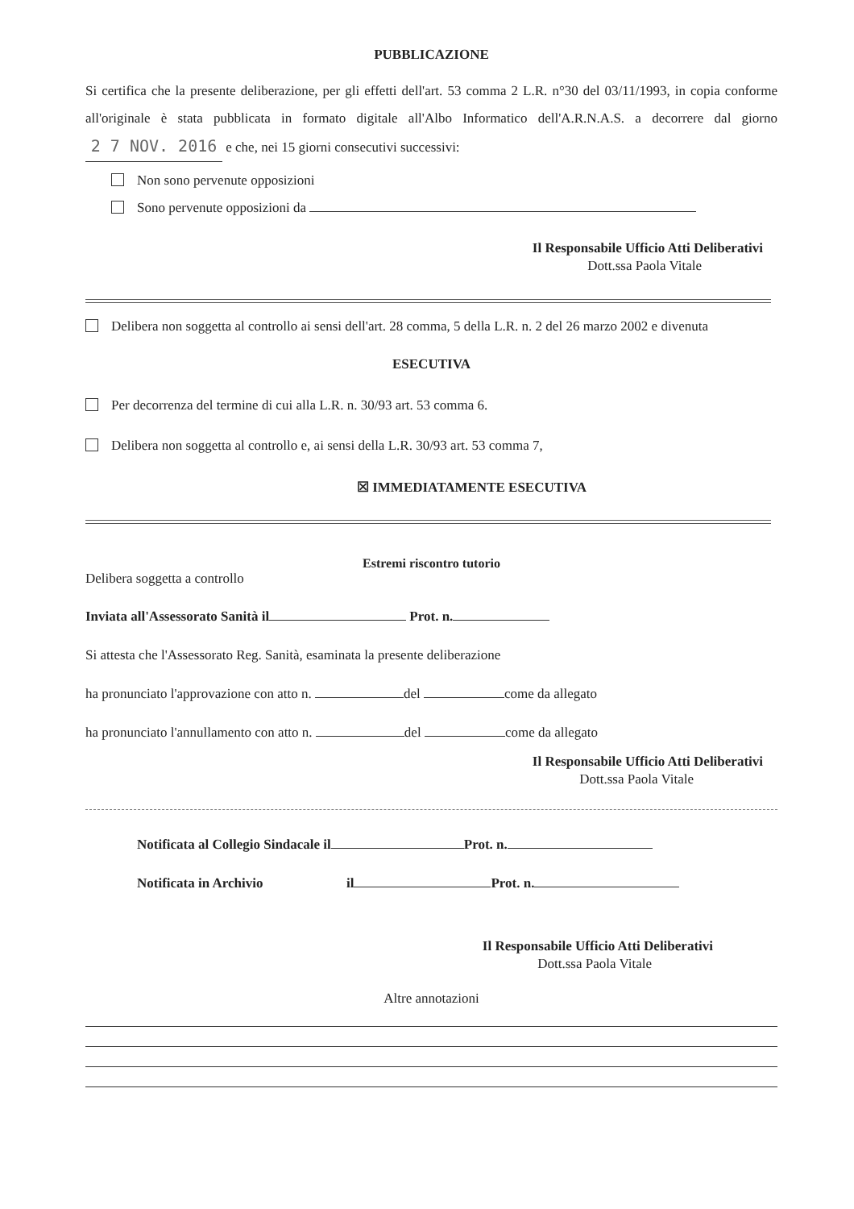PUBBLICAZIONE
Si certifica che la presente deliberazione, per gli effetti dell'art. 53 comma 2 L.R. n°30 del 03/11/1993, in copia conforme all'originale è stata pubblicata in formato digitale all'Albo Informatico dell'A.R.N.A.S. a decorrere dal giorno 2 7 NOV. 2016 e che, nei 15 giorni consecutivi successivi:
Non sono pervenute opposizioni
Sono pervenute opposizioni da
Il Responsabile Ufficio Atti Deliberativi
Dott.ssa Paola Vitale
Delibera non soggetta al controllo ai sensi dell'art. 28 comma, 5 della L.R. n. 2 del 26 marzo 2002 e divenuta
ESECUTIVA
Per decorrenza del termine di cui alla L.R. n. 30/93 art. 53 comma 6.
Delibera non soggetta al controllo e, ai sensi della L.R. 30/93 art. 53 comma 7,
☒ IMMEDIATAMENTE ESECUTIVA
Estremi riscontro tutorio
Delibera soggetta a controllo
Inviata all'Assessorato Sanità il Prot. n.
Si attesta che l'Assessorato Reg. Sanità, esaminata la presente deliberazione
ha pronunciato l'approvazione con atto n. del come da allegato
ha pronunciato l'annullamento con atto n. del come da allegato
Il Responsabile Ufficio Atti Deliberativi
Dott.ssa Paola Vitale
Notificata al Collegio Sindacale il Prot. n.
Notificata in Archivio il Prot. n.
Il Responsabile Ufficio Atti Deliberativi
Dott.ssa Paola Vitale
Altre annotazioni